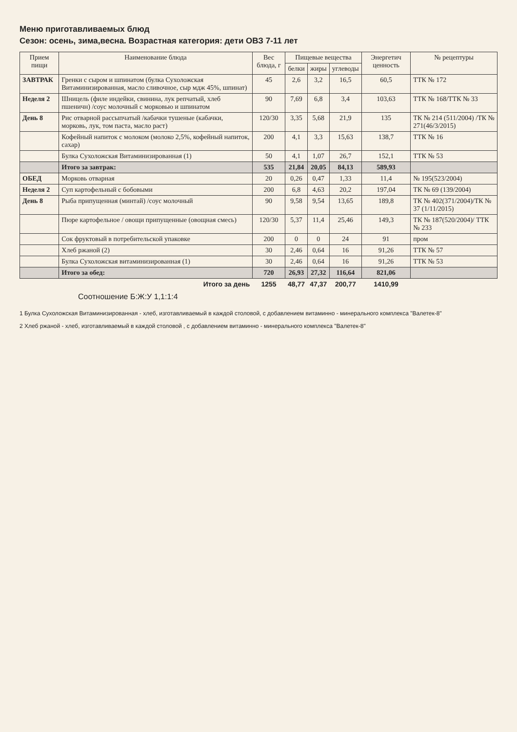Меню приготавливаемых блюд
Сезон: осень, зима,весна. Возрастная категория: дети ОВЗ 7-11 лет
| Прием пищи | Наименование блюда | Вес блюда, г | Пищевые вещества | | | Энергетич ценность | № рецептуры |
| --- | --- | --- | --- | --- | --- | --- | --- |
| | | | белки | жиры | углеводы | | |
| ЗАВТРАК | Гренки с сыром и шпинатом (булка Сухоложская Витаминизированная, масло сливочное, сыр мдж 45%, шпинат) | 45 | 2,6 | 3,2 | 16,5 | 60,5 | ТТК № 172 |
| Неделя 2 | Шницель (филе индейки, свинина, лук репчатый, хлеб пшеничн) /соус молочный с морковью и шпинатом | 90 | 7,69 | 6,8 | 3,4 | 103,63 | ТТК № 168/ТТК № 33 |
| День 8 | Рис отварной рассыпчатый /кабачки тушеные (кабачки, морковь, лук, том паста, масло раст) | 120/30 | 3,35 | 5,68 | 21,9 | 135 | ТК № 214 (511/2004) /ТК № 271(46/3/2015) |
| | Кофейный напиток с молоком (молоко 2,5%, кофейный напиток, сахар) | 200 | 4,1 | 3,3 | 15,63 | 138,7 | ТТК № 16 |
| | Булка Сухоложская Витаминизированная (1) | 50 | 4,1 | 1,07 | 26,7 | 152,1 | ТТК № 53 |
| | Итого за завтрак: | 535 | 21,84 | 20,05 | 84,13 | 589,93 | |
| ОБЕД | Морковь отварная | 20 | 0,26 | 0,47 | 1,33 | 11,4 | № 195(523/2004) |
| Неделя 2 | Суп картофельный с бобовыми | 200 | 6,8 | 4,63 | 20,2 | 197,04 | ТК № 69 (139/2004) |
| День 8 | Рыба припущенная (минтай) /соус молочный | 90 | 9,58 | 9,54 | 13,65 | 189,8 | ТК № 402(371/2004)/ТК № 37 (1/11/2015) |
| | Пюре картофельное / овощи припущенные (овощная смесь) | 120/30 | 5,37 | 11,4 | 25,46 | 149,3 | ТК № 187(520/2004)/ ТТК № 233 |
| | Сок фруктовый в потребительской упаковке | 200 | 0 | 0 | 24 | 91 | пром |
| | Хлеб ржаной (2) | 30 | 2,46 | 0,64 | 16 | 91,26 | ТТК № 57 |
| | Булка Сухоложская витаминизированная (1) | 30 | 2,46 | 0,64 | 16 | 91,26 | ТТК № 53 |
| | Итого за обед: | 720 | 26,93 | 27,32 | 116,64 | 821,06 | |
| | Итого за день | 1255 | 48,77 | 47,37 | 200,77 | 1410,99 | |
Соотношение Б:Ж:У 1,1:1:4
1 Булка Сухоложская Витаминизированная - хлеб, изготавливаемый в каждой столовой, с добавлением витаминно - минерального комплекса "Валетек-8"
2 Хлеб ржаной - хлеб, изготавливаемый в каждой столовой , с добавлением витаминно - минерального комплекса "Валетек-8"